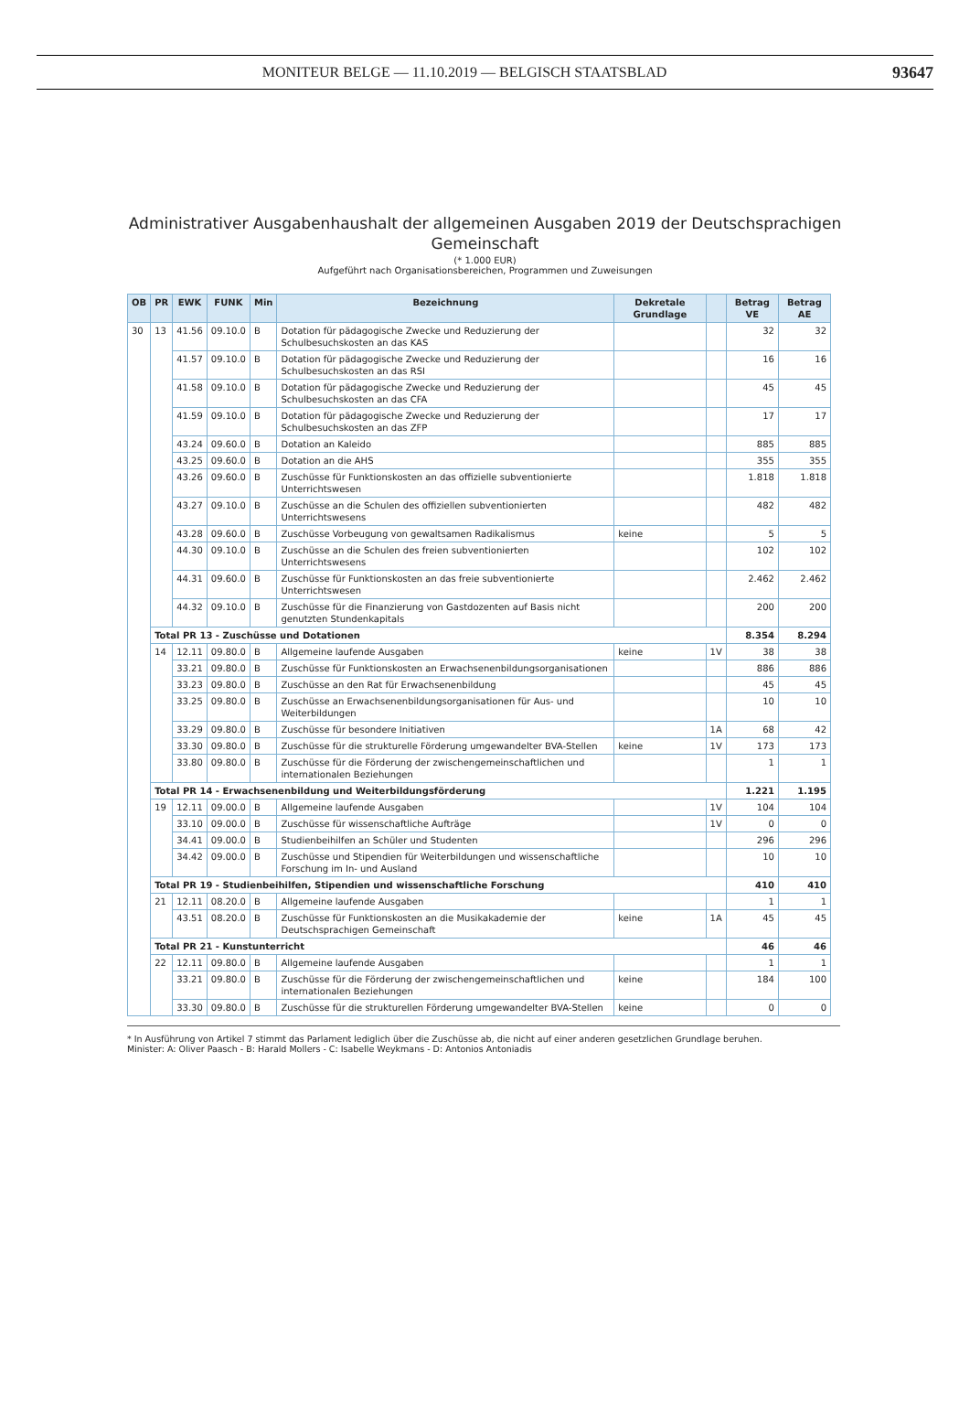MONITEUR BELGE — 11.10.2019 — BELGISCH STAATSBLAD 93647
Administrativer Ausgabenhaushalt der allgemeinen Ausgaben 2019 der Deutschsprachigen
Gemeinschaft
(* 1.000 EUR)
Aufgeführt nach Organisationsbereichen, Programmen und Zuweisungen
| OB | PR | EWK | FUNK | Min | Bezeichnung | Dekretale Grundlage | | Betrag VE | Betrag AE |
| --- | --- | --- | --- | --- | --- | --- | --- | --- | --- |
| 30 | 13 | 41.56 | 09.10.0 | B | Dotation für pädagogische Zwecke und Reduzierung der Schulbesuchskosten an das KAS | | | 32 | 32 |
| | | 41.57 | 09.10.0 | B | Dotation für pädagogische Zwecke und Reduzierung der Schulbesuchskosten an das RSI | | | 16 | 16 |
| | | 41.58 | 09.10.0 | B | Dotation für pädagogische Zwecke und Reduzierung der Schulbesuchskosten an das CFA | | | 45 | 45 |
| | | 41.59 | 09.10.0 | B | Dotation für pädagogische Zwecke und Reduzierung der Schulbesuchskosten an das ZFP | | | 17 | 17 |
| | | 43.24 | 09.60.0 | B | Dotation an Kaleido | | | 885 | 885 |
| | | 43.25 | 09.60.0 | B | Dotation an die AHS | | | 355 | 355 |
| | | 43.26 | 09.60.0 | B | Zuschüsse für Funktionskosten an das offizielle subventionierte Unterrichtswesen | | | 1.818 | 1.818 |
| | | 43.27 | 09.10.0 | B | Zuschüsse an die Schulen des offiziellen subventionierten Unterrichtswesens | | | 482 | 482 |
| | | 43.28 | 09.60.0 | B | Zuschüsse Vorbeugung von gewaltsamen Radikalismus | keine | | 5 | 5 |
| | | 44.30 | 09.10.0 | B | Zuschüsse an die Schulen des freien subventionierten Unterrichtswesens | | | 102 | 102 |
| | | 44.31 | 09.60.0 | B | Zuschüsse für Funktionskosten an das freie subventionierte Unterrichtswesen | | | 2.462 | 2.462 |
| | | 44.32 | 09.10.0 | B | Zuschüsse für die Finanzierung von Gastdozenten auf Basis nicht genutzten Stundenkapitals | | | 200 | 200 |
| | Total PR 13 - Zuschüsse und Dotationen | | | | | | | 8.354 | 8.294 |
| | 14 | 12.11 | 09.80.0 | B | Allgemeine laufende Ausgaben | keine | 1V | 38 | 38 |
| | | 33.21 | 09.80.0 | B | Zuschüsse für Funktionskosten an Erwachsenenbildungsorganisationen | | | 886 | 886 |
| | | 33.23 | 09.80.0 | B | Zuschüsse an den Rat für Erwachsenenbildung | | | 45 | 45 |
| | | 33.25 | 09.80.0 | B | Zuschüsse an Erwachsenenbildungsorganisationen für Aus- und Weiterbildungen | | | 10 | 10 |
| | | 33.29 | 09.80.0 | B | Zuschüsse für besondere Initiativen | | 1A | 68 | 42 |
| | | 33.30 | 09.80.0 | B | Zuschüsse für die strukturelle Förderung umgewandelter BVA-Stellen | keine | 1V | 173 | 173 |
| | | 33.80 | 09.80.0 | B | Zuschüsse für die Förderung der zwischengemeinschaftlichen und internationalen Beziehungen | | | 1 | 1 |
| | Total PR 14 - Erwachsenenbildung und Weiterbildungsförderung | | | | | | | 1.221 | 1.195 |
| | 19 | 12.11 | 09.00.0 | B | Allgemeine laufende Ausgaben | | 1V | 104 | 104 |
| | | 33.10 | 09.00.0 | B | Zuschüsse für wissenschaftliche Aufträge | | 1V | 0 | 0 |
| | | 34.41 | 09.00.0 | B | Studienbeihilfen an Schüler und Studenten | | | 296 | 296 |
| | | 34.42 | 09.00.0 | B | Zuschüsse und Stipendien für Weiterbildungen und wissenschaftliche Forschung im In- und Ausland | | | 10 | 10 |
| | Total PR 19 - Studienbeihilfen, Stipendien und wissenschaftliche Forschung | | | | | | | 410 | 410 |
| | 21 | 12.11 | 08.20.0 | B | Allgemeine laufende Ausgaben | | | 1 | 1 |
| | | 43.51 | 08.20.0 | B | Zuschüsse für Funktionskosten an die Musikakademie der Deutschsprachigen Gemeinschaft | keine | 1A | 45 | 45 |
| | Total PR 21 - Kunstunterricht | | | | | | | 46 | 46 |
| | 22 | 12.11 | 09.80.0 | B | Allgemeine laufende Ausgaben | | | 1 | 1 |
| | | 33.21 | 09.80.0 | B | Zuschüsse für die Förderung der zwischengemeinschaftlichen und internationalen Beziehungen | keine | | 184 | 100 |
| | | 33.30 | 09.80.0 | B | Zuschüsse für die strukturellen Förderung umgewandelter BVA-Stellen | keine | | 0 | 0 |
* In Ausführung von Artikel 7 stimmt das Parlament lediglich über die Zuschüsse ab, die nicht auf einer anderen gesetzlichen Grundlage beruhen.
Minister: A: Oliver Paasch - B: Harald Mollers - C: Isabelle Weykmans - D: Antonios Antoniadis